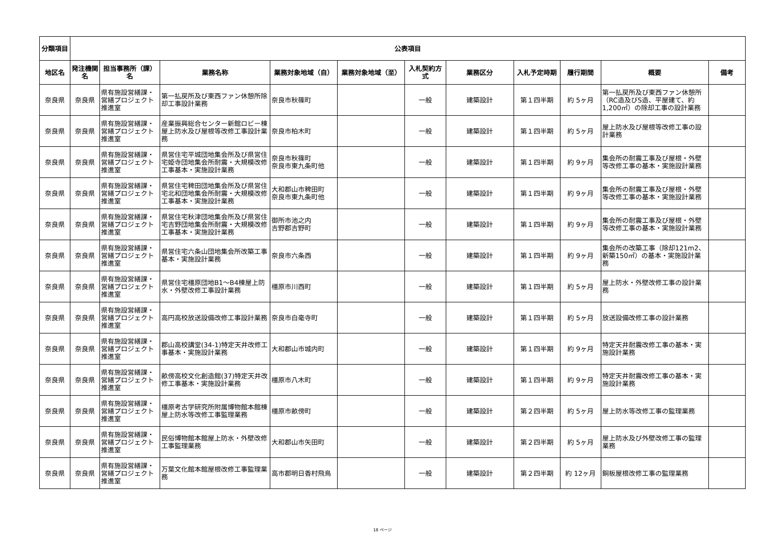| 分類項目 | 公表項目 | | | | | | | | | | |
| --- | --- | --- | --- | --- | --- | --- | --- | --- | --- | --- | --- |
| 地区名 | 発注機関名 | 担当事務所（課）名 | 業務名称 | 業務対象地域（自） | 業務対象地域（至） | 入札契約方式 | 業務区分 | 入札予定時期 | 履行期間 | 概要 | 備考 |
| 奈良県 | 奈良県 | 県有施設営繕課・営繕プロジェクト推進室 | 第一払戻所及び東西ファン休憩所除却工事設計業務 | 奈良市秋篠町 | | 一般 | 建築設計 | 第１四半期 | 約 5ヶ月 | 第一払戻所及び東西ファン休憩所（RC造及びS造、平屋建て、約1,200㎡）の除却工事の設計業務 | |
| 奈良県 | 奈良県 | 県有施設営繕課・営繕プロジェクト推進室 | 産業振興総合センター新館ロビー棟屋上防水及び屋根等改修工事設計業務 | 奈良市柏木町 | | 一般 | 建築設計 | 第１四半期 | 約 5ヶ月 | 屋上防水及び屋根等改修工事の設計業務 | |
| 奈良県 | 奈良県 | 県有施設営繕課・営繕プロジェクト推進室 | 県営住宅平城団地集会所及び県営住宅姫寺団地集会所耐震・大規模改修工事基本・実施設計業務 | 奈良市秋篠町 奈良市東九条町他 | | 一般 | 建築設計 | 第１四半期 | 約 9ヶ月 | 集会所の耐震工事及び屋根・外壁等改修工事の基本・実施設計業務 | |
| 奈良県 | 奈良県 | 県有施設営繕課・営繕プロジェクト推進室 | 県営住宅稗田団地集会所及び県営住宅北和団地集会所耐震・大規模改修工事基本・実施設計業務 | 大和郡山市稗田町 奈良市東九条町他 | | 一般 | 建築設計 | 第１四半期 | 約 9ヶ月 | 集会所の耐震工事及び屋根・外壁等改修工事の基本・実施設計業務 | |
| 奈良県 | 奈良県 | 県有施設営繕課・営繕プロジェクト推進室 | 県営住宅秋津団地集会所及び県営住宅吉野団地集会所耐震・大規模改修工事基本・実施設計業務 | 御所市池之内 吉野郡吉野町 | | 一般 | 建築設計 | 第１四半期 | 約 9ヶ月 | 集会所の耐震工事及び屋根・外壁等改修工事の基本・実施設計業務 | |
| 奈良県 | 奈良県 | 県有施設営繕課・営繕プロジェクト推進室 | 県営住宅六条山団地集会所改築工事基本・実施設計業務 | 奈良市六条西 | | 一般 | 建築設計 | 第１四半期 | 約 9ヶ月 | 集会所の改築工事（除却121m2、新築150㎡）の基本・実施設計業務 | |
| 奈良県 | 奈良県 | 県有施設営繕課・営繕プロジェクト推進室 | 県営住宅橿原団地B1～B4棟屋上防水・外壁改修工事設計業務 | 橿原市川西町 | | 一般 | 建築設計 | 第１四半期 | 約 5ヶ月 | 屋上防水・外壁改修工事の設計業務 | |
| 奈良県 | 奈良県 | 県有施設営繕課・営繕プロジェクト推進室 | 高円高校放送設備改修工事設計業務 | 奈良市白毫寺町 | | 一般 | 建築設計 | 第１四半期 | 約 5ヶ月 | 放送設備改修工事の設計業務 | |
| 奈良県 | 奈良県 | 県有施設営繕課・営繕プロジェクト推進室 | 郡山高校講堂(34-1)特定天井改修工事基本・実施設計業務 | 大和郡山市城内町 | | 一般 | 建築設計 | 第１四半期 | 約 9ヶ月 | 特定天井耐震改修工事の基本・実施設計業務 | |
| 奈良県 | 奈良県 | 県有施設営繕課・営繕プロジェクト推進室 | 畝傍高校文化創造館(37)特定天井改修工事基本・実施設計業務 | 橿原市八木町 | | 一般 | 建築設計 | 第１四半期 | 約 9ヶ月 | 特定天井耐震改修工事の基本・実施設計業務 | |
| 奈良県 | 奈良県 | 県有施設営繕課・営繕プロジェクト推進室 | 橿原考古学研究所附属博物館本館棟屋上防水等改修工事監理業務 | 橿原市畝傍町 | | 一般 | 建築設計 | 第２四半期 | 約 5ヶ月 | 屋上防水等改修工事の監理業務 | |
| 奈良県 | 奈良県 | 県有施設営繕課・営繕プロジェクト推進室 | 民俗博物館本館屋上防水・外壁改修工事監理業務 | 大和郡山市矢田町 | | 一般 | 建築設計 | 第２四半期 | 約 5ヶ月 | 屋上防水及び外壁改修工事の監理業務 | |
| 奈良県 | 奈良県 | 県有施設営繕課・営繕プロジェクト推進室 | 万葉文化館本館屋根改修工事監理業務 | 高市郡明日香村飛鳥 | | 一般 | 建築設計 | 第２四半期 | 約 12ヶ月 | 銅板屋根改修工事の監理業務 | |
18 ページ